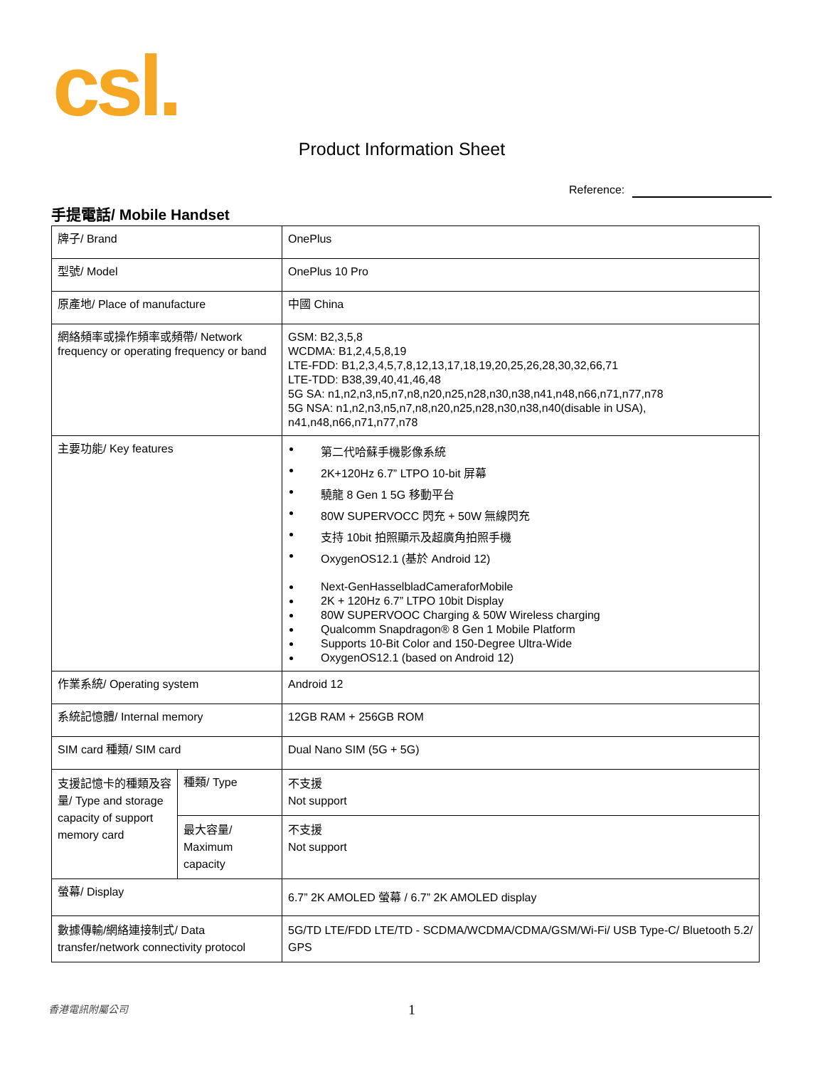csl.
Product Information Sheet
Reference:
手提電話/ Mobile Handset
| 牌子/ Brand | | OnePlus |
| 型號/ Model | | OnePlus 10 Pro |
| 原產地/ Place of manufacture | | 中國 China |
| 網絡頻率或操作頻率或頻帶/ Network frequency or operating frequency or band | | GSM: B2,3,5,8 WCDMA: B1,2,4,5,8,19 LTE-FDD: B1,2,3,4,5,7,8,12,13,17,18,19,20,25,26,28,30,32,66,71 LTE-TDD: B38,39,40,41,46,48 5G SA: n1,n2,n3,n5,n7,n8,n20,n25,n28,n30,n38,n41,n48,n66,n71,n77,n78 5G NSA: n1,n2,n3,n5,n7,n8,n20,n25,n28,n30,n38,n40(disable in USA), n41,n48,n66,n71,n77,n78 |
| 主要功能/ Key features | | 第二代哈蘇手機影像系統 2K+120Hz 6.7” LTPO 10-bit 屏幕 驍龍 8 Gen 1 5G 移動平台 80W SUPERVOCC 閃充 + 50W 無線閃充 支持 10bit 拍照顯示及超廣角拍照手機 OxygenOS12.1 (基於 Android 12) Next-GenHasselbladCameraforMobile 2K + 120Hz 6.7” LTPO 10bit Display 80W SUPERVOOC Charging & 50W Wireless charging Qualcomm Snapdragon® 8 Gen 1 Mobile Platform Supports 10-Bit Color and 150-Degree Ultra-Wide OxygenOS12.1 (based on Android 12) |
| 作業系統/ Operating system | | Android 12 |
| 系統記憶體/ Internal memory | | 12GB RAM + 256GB ROM |
| SIM card 種類/ SIM card | | Dual Nano SIM (5G + 5G) |
| 支援記憶卡的種類及容量/ Type and storage capacity of support memory card | 種類/ Type | 不支援 Not support |
| | 最大容量/ Maximum capacity | 不支援 Not support |
| 螢幕/ Display | | 6.7” 2K AMOLED 螢幕 / 6.7” 2K AMOLED display |
| 數據傳輸/網絡連接制式/ Data transfer/network connectivity protocol | | 5G/TD LTE/FDD LTE/TD - SCDMA/WCDMA/CDMA/GSM/Wi-Fi/ USB Type-C/ Bluetooth 5.2/ GPS |
香港電訊附屬公司 1